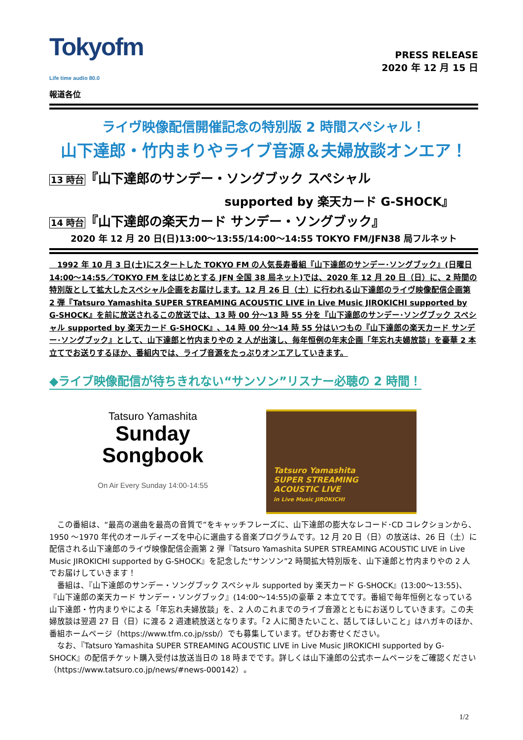Tokyofm
Life time audio 80.0
報道各位
PRESS RELEASE
2020 年 12 月 15 日
ライヴ映像配信開催記念の特別版 2 時間スペシャル！
山下達郎・竹内まりやライブ音源＆夫婦放談オンエア！
13 時台『山下達郎のサンデー・ソングブック スペシャル
supported by 楽天カード G-SHOCK』
14 時台『山下達郎の楽天カード サンデー・ソングブック』
2020 年 12 月 20 日(日)13:00～13:55/14:00～14:55 TOKYO FM/JFN38 局フルネット
　1992 年 10 月 3 日(土)にスタートした TOKYO FM の人気長寿番組『山下達郎のサンデー･ソングブック』(日曜日 14:00～14:55／TOKYO FM をはじめとする JFN 全国 38 局ネット)では、2020 年 12 月 20 日（日）に、2 時間の特別版として拡大したスペシャル企画をお届けします。12 月 26 日（土）に行われる山下達郎のライヴ映像配信企画第 2 弾『Tatsuro Yamashita SUPER STREAMING ACOUSTIC LIVE in Live Music JIROKICHI supported by G-SHOCK』を前に放送されるこの放送では、13 時 00 分～13 時 55 分を『山下達郎のサンデー･ソングブック スペシャル supported by 楽天カード G-SHOCK』、14 時 00 分～14 時 55 分はいつもの『山下達郎の楽天カード サンデー･ソングブック』として、山下達郎と竹内まりやの 2 人が出演し、毎年恒例の年末企画「年忘れ夫婦放談」を豪華 2 本立てでお送りするほか、番組内では、ライブ音源をたっぷりオンエアしていきます。
◆ライブ映像配信が待ちきれない“サンソン”リスナー必聴の 2 時間！
Tatsuro Yamashita
Sunday
Songbook
On Air Every Sunday 14:00-14:55
Tatsuro Yamashita
SUPER STREAMING
ACOUSTIC LIVE
in Live Music JIROKICHI
この番組は、“最高の選曲を最高の音質で”をキャッチフレーズに、山下達郎の膨大なレコード･CD コレクションから、1950 ～1970 年代のオールディーズを中心に選曲する音楽プログラムです。12 月 20 日（日）の放送は、26 日（土）に配信される山下達郎のライヴ映像配信企画第 2 弾『Tatsuro Yamashita SUPER STREAMING ACOUSTIC LIVE in Live Music JIROKICHI supported by G-SHOCK』を記念した“サンソン”2 時間拡大特別版を、山下達郎と竹内まりやの 2 人でお届けしていきます！
番組は、『山下達郎のサンデー・ソングブック スペシャル supported by 楽天カード G-SHOCK』(13:00～13:55)、『山下達郎の楽天カード サンデー・ソングブック』(14:00～14:55)の豪華 2 本立てです。番組で毎年恒例となっている山下達郎・竹内まりやによる「年忘れ夫婦放談」を、2 人のこれまでのライブ音源とともにお送りしていきます。この夫婦放談は翌週 27 日（日）に渡る 2 週連続放送となります。「2 人に聞きたいこと、話してほしいこと」はハガキのほか、番組ホームページ（https://www.tfm.co.jp/ssb/）でも募集しています。ぜひお寄せください。
なお、『Tatsuro Yamashita SUPER STREAMING ACOUSTIC LIVE in Live Music JIROKICHI supported by G-SHOCK』の配信チケット購入受付は放送当日の 18 時までです。詳しくは山下達郎の公式ホームページをご確認ください（https://www.tatsuro.co.jp/news/#news-000142）。
1/2